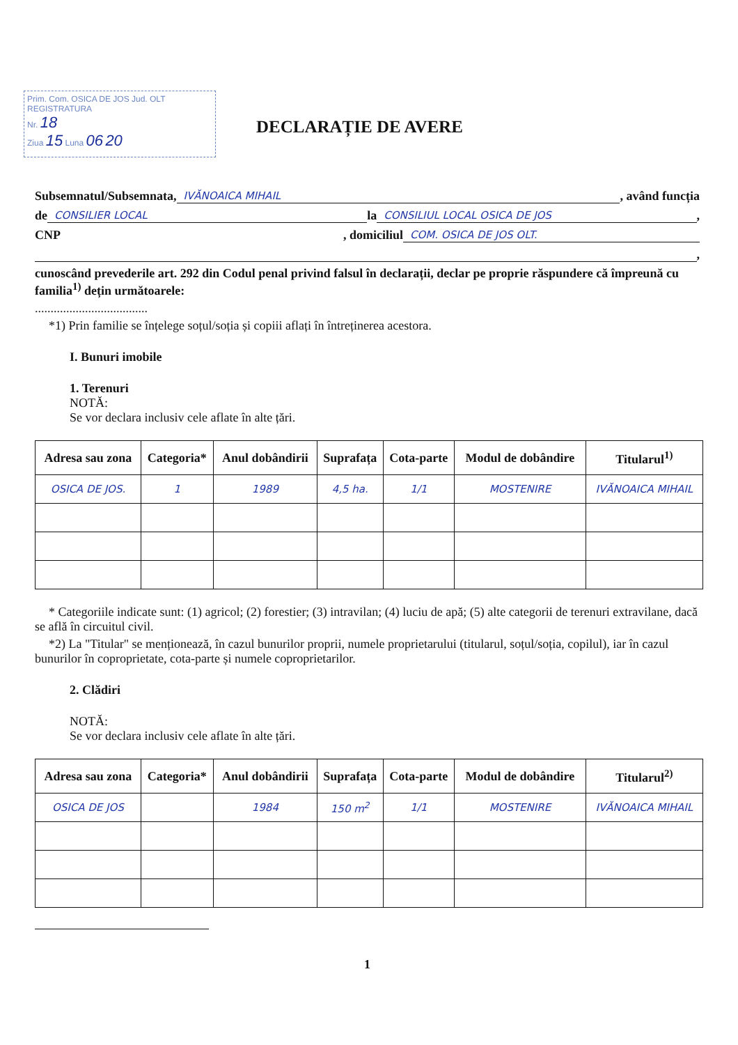Prim. Com. OSICA DE JOS Jud. OLT
REGISTRATURA
Nr. 18
Ziua 15 Luna 06 20
DECLARAȚIE DE AVERE
Subsemnatul/Subsemnata, IVĂNOAICA MIHAIL , având funcția
de CONSILIER LOCAL la CONSILIUL LOCAL OSICA DE JOS ,
CNP , domiciliul COM. OSICA DE JOS OLT.
,
cunoscând prevederile art. 292 din Codul penal privind falsul în declarații, declar pe proprie răspundere că împreună cu familia<sup>1)</sup> dețin următoarele:
....................................
*1) Prin familie se înțelege soțul/soția și copiii aflați în întreținerea acestora.
I. Bunuri imobile
1. Terenuri
NOTĂ:
Se vor declara inclusiv cele aflate în alte țări.
| Adresa sau zona | Categoria* | Anul dobândirii | Suprafața | Cota-parte | Modul de dobândire | Titularul<sup>1)</sup> |
| --- | --- | --- | --- | --- | --- | --- |
| OSICA DE JOS. | 1 | 1989 | 4,5 ha. | 1/1 | MOSTENIRE | IVĂNOAICA MIHAIL |
* Categoriile indicate sunt: (1) agricol; (2) forestier; (3) intravilan; (4) luciu de apă; (5) alte categorii de terenuri extravilane, dacă se află în circuitul civil.
*2) La "Titular" se menționează, în cazul bunurilor proprii, numele proprietarului (titularul, soțul/soția, copilul), iar în cazul bunurilor în coproprietate, cota-parte și numele coproprietarilor.
2. Clădiri
NOTĂ:
Se vor declara inclusiv cele aflate în alte țări.
| Adresa sau zona | Categoria* | Anul dobândirii | Suprafața | Cota-parte | Modul de dobândire | Titularul<sup>2)</sup> |
| --- | --- | --- | --- | --- | --- | --- |
| OSICA DE JOS | | 1984 | 150 m<sup>2</sup> | 1/1 | MOSTENIRE | IVĂNOAICA MIHAIL |
1